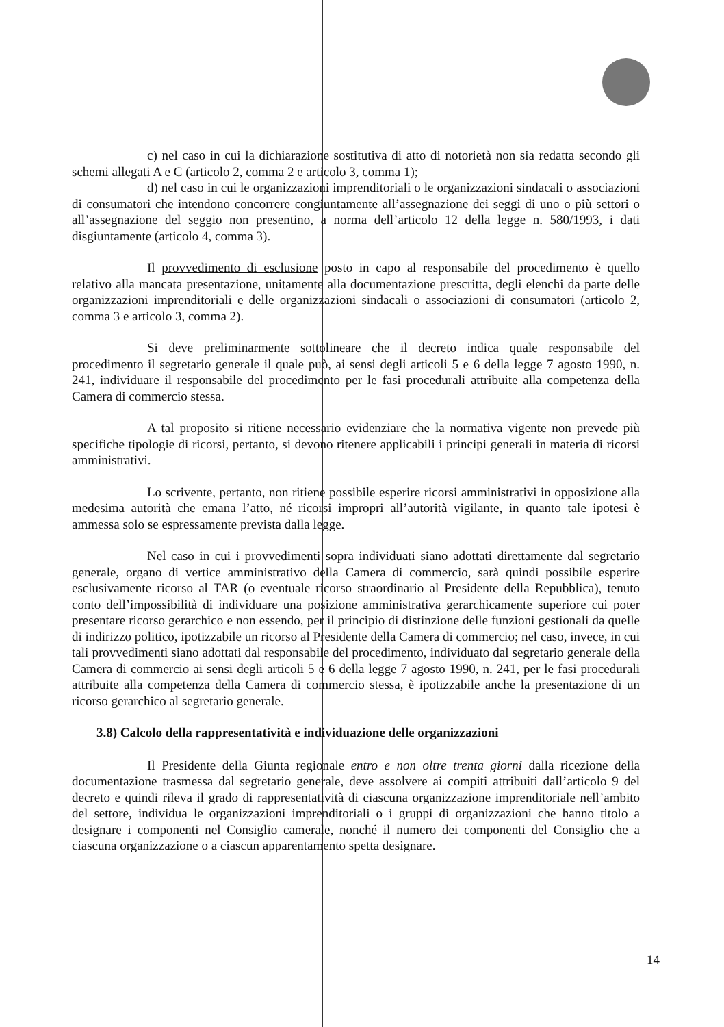c) nel caso in cui la dichiarazione sostitutiva di atto di notorietà non sia redatta secondo gli schemi allegati A e C (articolo 2, comma 2 e articolo 3, comma 1);
d) nel caso in cui le organizzazioni imprenditoriali o le organizzazioni sindacali o associazioni di consumatori che intendono concorrere congiuntamente all’assegnazione dei seggi di uno o più settori o all’assegnazione del seggio non presentino, a norma dell’articolo 12 della legge n. 580/1993, i dati disgiuntamente (articolo 4, comma 3).
Il provvedimento di esclusione posto in capo al responsabile del procedimento è quello relativo alla mancata presentazione, unitamente alla documentazione prescritta, degli elenchi da parte delle organizzazioni imprenditoriali e delle organizzazioni sindacali o associazioni di consumatori (articolo 2, comma 3 e articolo 3, comma 2).
Si deve preliminarmente sottolineare che il decreto indica quale responsabile del procedimento il segretario generale il quale può, ai sensi degli articoli 5 e 6 della legge 7 agosto 1990, n. 241, individuare il responsabile del procedimento per le fasi procedurali attribuite alla competenza della Camera di commercio stessa.
A tal proposito si ritiene necessario evidenziare che la normativa vigente non prevede più specifiche tipologie di ricorsi, pertanto, si devono ritenere applicabili i principi generali in materia di ricorsi amministrativi.
Lo scrivente, pertanto, non ritiene possibile esperire ricorsi amministrativi in opposizione alla medesima autorità che emana l’atto, né ricorsi impropri all’autorità vigilante, in quanto tale ipotesi è ammessa solo se espressamente prevista dalla legge.
Nel caso in cui i provvedimenti sopra individuati siano adottati direttamente dal segretario generale, organo di vertice amministrativo della Camera di commercio, sarà quindi possibile esperire esclusivamente ricorso al TAR (o eventuale ricorso straordinario al Presidente della Repubblica), tenuto conto dell’impossibilità di individuare una posizione amministrativa gerarchicamente superiore cui poter presentare ricorso gerarchico e non essendo, per il principio di distinzione delle funzioni gestionali da quelle di indirizzo politico, ipotizzabile un ricorso al Presidente della Camera di commercio; nel caso, invece, in cui tali provvedimenti siano adottati dal responsabile del procedimento, individuato dal segretario generale della Camera di commercio ai sensi degli articoli 5 e 6 della legge 7 agosto 1990, n. 241, per le fasi procedurali attribuite alla competenza della Camera di commercio stessa, è ipotizzabile anche la presentazione di un ricorso gerarchico al segretario generale.
3.8) Calcolo della rappresentatività e individuazione delle organizzazioni
Il Presidente della Giunta regionale entro e non oltre trenta giorni dalla ricezione della documentazione trasmessa dal segretario generale, deve assolvere ai compiti attribuiti dall’articolo 9 del decreto e quindi rileva il grado di rappresentatività di ciascuna organizzazione imprenditoriale nell’ambito del settore, individua le organizzazioni imprenditoriali o i gruppi di organizzazioni che hanno titolo a designare i componenti nel Consiglio camerale, nonché il numero dei componenti del Consiglio che a ciascuna organizzazione o a ciascun apparentamento spetta designare.
14